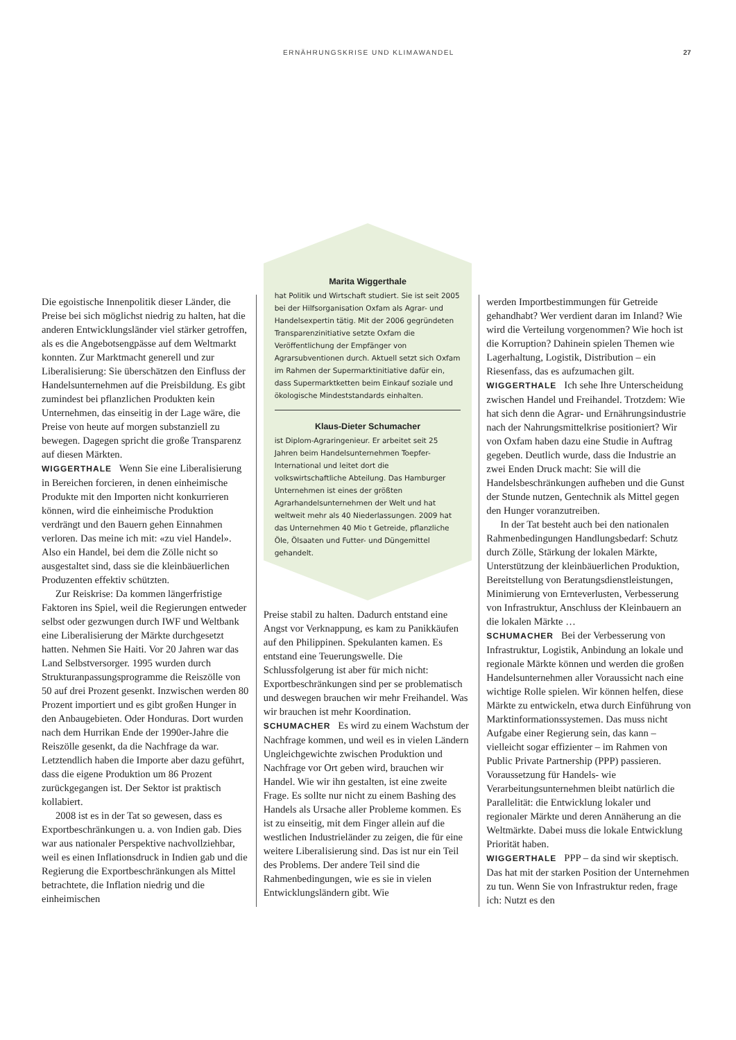ERNÄHRUNGSKRISE UND KLIMAWANDEL 27
Die egoistische Innenpolitik dieser Länder, die Preise bei sich möglichst niedrig zu halten, hat die anderen Entwicklungsländer viel stärker getroffen, als es die Angebotsengpässe auf dem Weltmarkt konnten. Zur Marktmacht generell und zur Liberalisierung: Sie überschätzen den Einfluss der Handelsunternehmen auf die Preisbildung. Es gibt zumindest bei pflanzlichen Produkten kein Unternehmen, das einseitig in der Lage wäre, die Preise von heute auf morgen substanziell zu bewegen. Dagegen spricht die große Transparenz auf diesen Märkten.
WIGGERTHALE Wenn Sie eine Liberalisierung in Bereichen forcieren, in denen einheimische Produkte mit den Importen nicht konkurrieren können, wird die einheimische Produktion verdrängt und den Bauern gehen Einnahmen verloren. Das meine ich mit: «zu viel Handel». Also ein Handel, bei dem die Zölle nicht so ausgestaltet sind, dass sie die kleinbäuerlichen Produzenten effektiv schützten.
Zur Reiskrise: Da kommen längerfristige Faktoren ins Spiel, weil die Regierungen entweder selbst oder gezwungen durch IWF und Weltbank eine Liberalisierung der Märkte durchgesetzt hatten. Nehmen Sie Haiti. Vor 20 Jahren war das Land Selbstversorger. 1995 wurden durch Strukturanpassungsprogramme die Reiszölle von 50 auf drei Prozent gesenkt. Inzwischen werden 80 Prozent importiert und es gibt großen Hunger in den Anbaugebieten. Oder Honduras. Dort wurden nach dem Hurrikan Ende der 1990er-Jahre die Reiszölle gesenkt, da die Nachfrage da war. Letztendlich haben die Importe aber dazu geführt, dass die eigene Produktion um 86 Prozent zurückgegangen ist. Der Sektor ist praktisch kollabiert.
2008 ist es in der Tat so gewesen, dass es Exportbeschränkungen u. a. von Indien gab. Dies war aus nationaler Perspektive nachvollziehbar, weil es einen Inflationsdruck in Indien gab und die Regierung die Exportbeschränkungen als Mittel betrachtete, die Inflation niedrig und die einheimischen
Marita Wiggerthale
hat Politik und Wirtschaft studiert. Sie ist seit 2005 bei der Hilfsorganisation Oxfam als Agrar- und Handelsexpertin tätig. Mit der 2006 gegründeten Transparenzinitiative setzte Oxfam die Veröffentlichung der Empfänger von Agrarsubventionen durch. Aktuell setzt sich Oxfam im Rahmen der Supermarktinitiative dafür ein, dass Supermarktketten beim Einkauf soziale und ökologische Mindeststandards einhalten.
Klaus-Dieter Schumacher
ist Diplom-Agraringenieur. Er arbeitet seit 25 Jahren beim Handelsunternehmen Toepfer-International und leitet dort die volkswirtschaftliche Abteilung. Das Hamburger Unternehmen ist eines der größten Agrarhandelsunternehmen der Welt und hat weltweit mehr als 40 Niederlassungen. 2009 hat das Unternehmen 40 Mio t Getreide, pflanzliche Öle, Ölsaaten und Futter- und Düngemittel gehandelt.
Preise stabil zu halten. Dadurch entstand eine Angst vor Verknappung, es kam zu Panikkäufen auf den Philippinen. Spekulanten kamen. Es entstand eine Teuerungswelle. Die Schlussfolgerung ist aber für mich nicht: Exportbeschränkungen sind per se problematisch und deswegen brauchen wir mehr Freihandel. Was wir brauchen ist mehr Koordination.
SCHUMACHER Es wird zu einem Wachstum der Nachfrage kommen, und weil es in vielen Ländern Ungleichgewichte zwischen Produktion und Nachfrage vor Ort geben wird, brauchen wir Handel. Wie wir ihn gestalten, ist eine zweite Frage. Es sollte nur nicht zu einem Bashing des Handels als Ursache aller Probleme kommen. Es ist zu einseitig, mit dem Finger allein auf die westlichen Industrieländer zu zeigen, die für eine weitere Liberalisierung sind. Das ist nur ein Teil des Problems. Der andere Teil sind die Rahmenbedingungen, wie es sie in vielen Entwicklungsländern gibt. Wie
werden Importbestimmungen für Getreide gehandhabt? Wer verdient daran im Inland? Wie wird die Verteilung vorgenommen? Wie hoch ist die Korruption? Dahinein spielen Themen wie Lagerhaltung, Logistik, Distribution – ein Riesenfass, das es aufzumachen gilt.
WIGGERTHALE Ich sehe Ihre Unterscheidung zwischen Handel und Freihandel. Trotzdem: Wie hat sich denn die Agrar- und Ernährungsindustrie nach der Nahrungsmittelkrise positioniert? Wir von Oxfam haben dazu eine Studie in Auftrag gegeben. Deutlich wurde, dass die Industrie an zwei Enden Druck macht: Sie will die Handelsbeschränkungen aufheben und die Gunst der Stunde nutzen, Gentechnik als Mittel gegen den Hunger voranzutreiben.
In der Tat besteht auch bei den nationalen Rahmenbedingungen Handlungsbedarf: Schutz durch Zölle, Stärkung der lokalen Märkte, Unterstützung der kleinbäuerlichen Produktion, Bereitstellung von Beratungsdienstleistungen, Minimierung von Ernteverlusten, Verbesserung von Infrastruktur, Anschluss der Kleinbauern an die lokalen Märkte …
SCHUMACHER Bei der Verbesserung von Infrastruktur, Logistik, Anbindung an lokale und regionale Märkte können und werden die großen Handelsunternehmen aller Voraussicht nach eine wichtige Rolle spielen. Wir können helfen, diese Märkte zu entwickeln, etwa durch Einführung von Marktinformationssystemen. Das muss nicht Aufgabe einer Regierung sein, das kann – vielleicht sogar effizienter – im Rahmen von Public Private Partnership (PPP) passieren. Voraussetzung für Handels- wie Verarbeitungsunternehmen bleibt natürlich die Parallelität: die Entwicklung lokaler und regionaler Märkte und deren Annäherung an die Weltmärkte. Dabei muss die lokale Entwicklung Priorität haben.
WIGGERTHALE PPP – da sind wir skeptisch. Das hat mit der starken Position der Unternehmen zu tun. Wenn Sie von Infrastruktur reden, frage ich: Nutzt es den